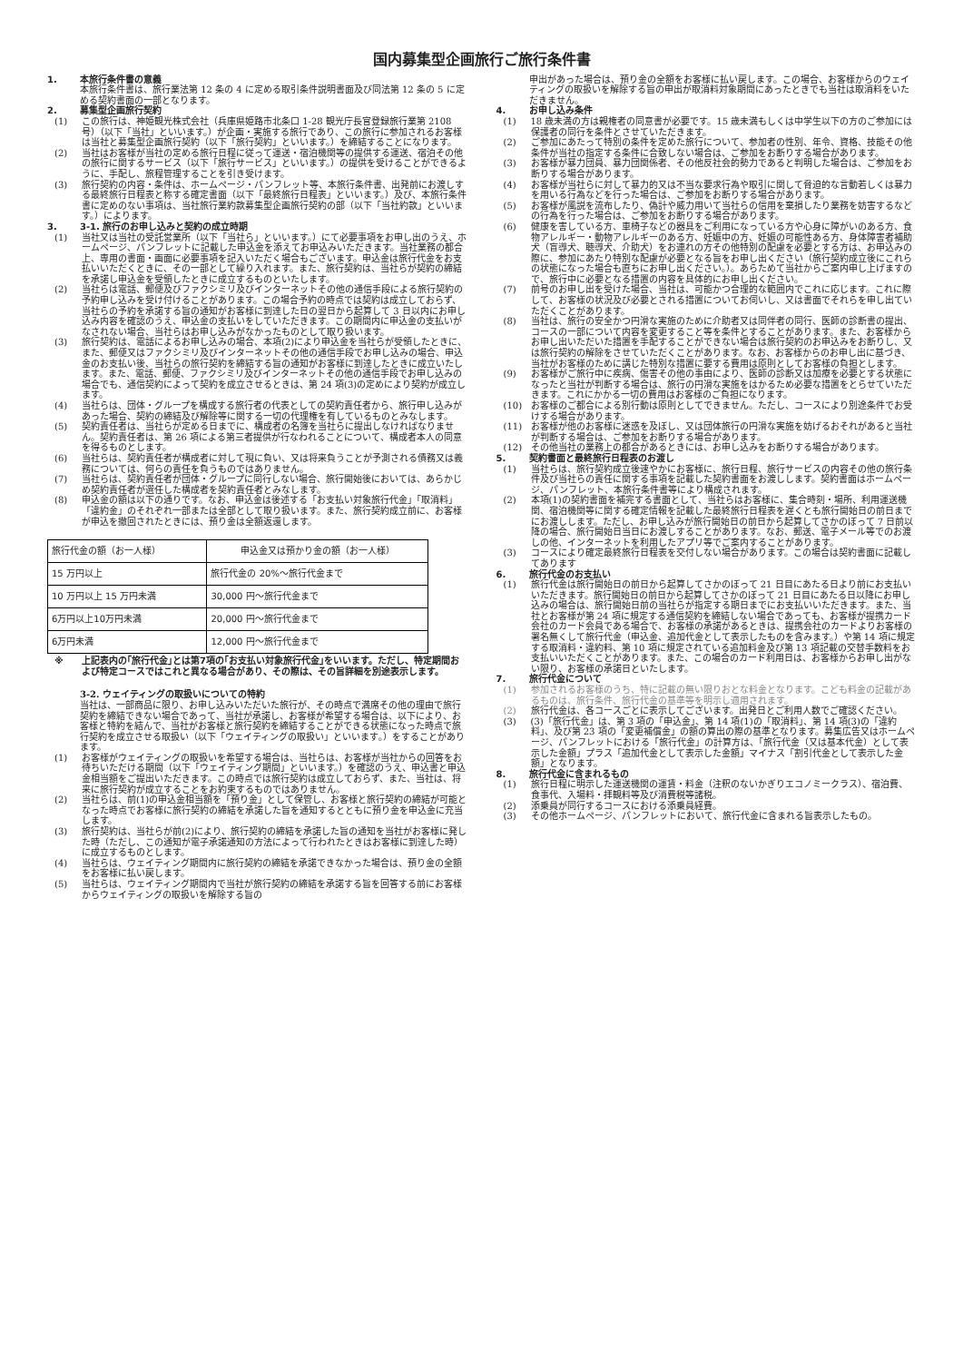国内募集型企画旅行ご旅行条件書
1. 本旅行条件書の意義
本旅行条件書は、旅行業法第 12 条の 4 に定める取引条件説明書面及び同法第 12 条の 5 に定める契約書面の一部となります。
2. 募集型企画旅行契約
(1) この旅行は、神姫観光株式会社（兵庫県姫路市北条口 1-28 観光庁長官登録旅行業第 2108 号）（以下「当社」といいます。）が企画・実施する旅行であり、この旅行に参加されるお客様は当社と募集型企画旅行契約（以下「旅行契約」といいます。）を締結することになります。
(2) 当社はお客様が当社の定める旅行日程に従って運送・宿泊機関等の提供する運送、宿泊その他の旅行に関するサービス（以下「旅行サービス」といいます。）の提供を受けることができるように、手配し、旅程管理することを引き受けます。
(3) 旅行契約の内容・条件は、ホームページ・パンフレット等、本旅行条件書、出発前にお渡しする最終旅行日程表と称する確定書面（以下「最終旅行日程表」といいます。）及び、本旅行条件書に定めのない事項は、当社旅行業約款募集型企画旅行契約の部（以下「当社約款」といいます。）によります。
3. 3-1. 旅行のお申し込みと契約の成立時期
(1) 当社又は当社の受託営業所（以下「当社ら」といいます。）にて必要事項をお申し出のうえ、ホームページ、パンフレットに記載した申込金を添えてお申込みいただきます。当社業務の都合上、専用の書面・画面に必要事項を記入いただく場合もございます。申込金は旅行代金をお支払いいただくときに、その一部として繰り入れます。また、旅行契約は、当社らが契約の締結を承諾し申込金を受領したときに成立するものといたします。
(2) 当社らは電話、郵便及びファクシミリ及びインターネットその他の通信手段による旅行契約の予約申し込みを受け付けることがあります。この場合予約の時点では契約は成立しておらず、当社らの予約を承諾する旨の通知がお客様に到達した日の翌日から起算して 3 日以内にお申し込み内容を確認のうえ、申込金の支払いをしていただきます。この期間内に申込金の支払いがなされない場合、当社らはお申し込みがなかったものとして取り扱います。
(3) 旅行契約は、電話によるお申し込みの場合、本項(2)により申込金を当社らが受領したときに、また、郵便又はファクシミリ及びインターネットその他の通信手段でお申し込みの場合、申込金のお支払い後、当社らの旅行契約を締結する旨の通知がお客様に到達したときに成立いたします。また、電話、郵便、ファクシミリ及びインターネットその他の通信手段でお申し込みの場合でも、通信契約によって契約を成立させるときは、第 24 項(3)の定めにより契約が成立します。
(4) 当社らは、団体・グループを構成する旅行者の代表としての契約責任者から、旅行申し込みがあった場合、契約の締結及び解除等に関する一切の代理権を有しているものとみなします。
(5) 契約責任者は、当社らが定める日までに、構成者の名簿を当社らに提出しなければなりません。契約責任者は、第 26 項による第三者提供が行なわれることについて、構成者本人の同意を得るものとします。
(6) 当社らは、契約責任者が構成者に対して現に負い、又は将来負うことが予測される債務又は義務については、何らの責任を負うものではありません。
(7) 当社らは、契約責任者が団体・グループに同行しない場合、旅行開始後においては、あらかじめ契約責任者が選任した構成者を契約責任者とみなします。
(8) 申込金の額は以下の通りです。なお、申込金は後述する「お支払い対象旅行代金」「取消料」「違約金」のそれぞれ一部または全部として取り扱います。また、旅行契約成立前に、お客様が申込を撤回されたときには、預り金は全額返還します。
| 旅行代金の額（お一人様） | 申込金又は預かり金の額（お一人様） |
| 15 万円以上 | 旅行代金の 20%～旅行代金まで |
| 10 万円以上 15 万円未満 | 30,000 円～旅行代金まで |
| 6万円以上10万円未満 | 20,000 円～旅行代金まで |
| 6万円未満 | 12,000 円～旅行代金まで |
※ 上記表内の｢旅行代金｣とは第7項の｢お支払い対象旅行代金｣をいいます。ただし、特定期間および特定コースではこれと異なる場合があり、その際は、その旨詳細を別途表示します。
3-2. ウェイティングの取扱いについての特約
当社は、一部商品に限り、お申し込みいただいた旅行が、その時点で満席その他の理由で旅行契約を締結できない場合であって、当社が承諾し、お客様が希望する場合は、以下により、お客様と特約を結んで、当社がお客様と旅行契約を締結することができる状態になった時点で旅行契約を成立させる取扱い（以下「ウェイティングの取扱い」といいます｡）をすることがあります。
(1) お客様がウェイティングの取扱いを希望する場合は、当社らは、お客様が当社からの回答をお待ちいただける期間（以下「ウェイティング期間」といいます。）を確認のうえ、申込書と申込金相当額をご提出いただきます。この時点では旅行契約は成立しておらず、また、当社は、将来に旅行契約が成立することをお約束するものではありません。
(2) 当社らは、前(1)の申込金相当額を「預り金」として保管し、お客様と旅行契約の締結が可能となった時点でお客様に旅行契約の締結を承諾した旨を通知するとともに預り金を申込金に充当します。
(3) 旅行契約は、当社らが前(2)により、旅行契約の締結を承諾した旨の通知を当社がお客様に発した時（ただし、この通知が電子承諾通知の方法によって行われたときはお客様に到達した時）に成立するものとします。
(4) 当社らは、ウェイティング期間内に旅行契約の締結を承諾できなかった場合は、預り金の全額をお客様に払い戻します。
(5) 当社らは、ウェイティング期間内で当社が旅行契約の締結を承諾する旨を回答する前にお客様からウェイティングの取扱いを解除する旨の
申出があった場合は、預り金の全額をお客様に払い戻します。この場合、お客様からのウェイティングの取扱いを解除する旨の申出が取消料対象期間にあったときでも当社は取消料をいただきません。
4. お申し込み条件
(1) 18 歳未満の方は親権者の同意書が必要です。15 歳未満もしくは中学生以下の方のご参加には保護者の同行を条件とさせていただきます。
(2) ご参加にあたって特別の条件を定めた旅行について、参加者の性別、年令、資格、技能その他条件が当社の指定する条件に合致しない場合は、ご参加をお断りする場合があります。
(3) お客様が暴力団員、暴力団関係者、その他反社会的勢力であると判明した場合は、ご参加をお断りする場合があります。
(4) お客様が当社らに対して暴力的又は不当な要求行為や取引に関して脅迫的な言動若しくは暴力を用いる行為などを行った場合は、ご参加をお断りする場合があります。
(5) お客様が風説を流布したり、偽計や威力用いて当社らの信用を棄損したり業務を妨害するなどの行為を行った場合は、ご参加をお断りする場合があります。
(6) 健康を害している方、車椅子などの器具をご利用になっている方や心身に障がいのある方、食物アレルギー・動物アレルギーのある方、妊娠中の方、妊娠の可能性ある方、身体障害者補助犬（盲導犬、聴導犬、介助犬）をお連れの方その他特別の配慮を必要とする方は、お申込みの際に、参加にあたり特別な配慮が必要となる旨をお申し出ください（旅行契約成立後にこれらの状態になった場合も直ちにお申し出ください。）。あらためて当社からご案内申し上げますので、旅行中に必要となる措置の内容を具体的にお申し出ください。
(7) 前号のお申し出を受けた場合、当社は、可能かつ合理的な範囲内でこれに応じます。これに際して、お客様の状況及び必要とされる措置についてお伺いし、又は書面でそれらを申し出ていただくことがあります。
(8) 当社は、旅行の安全かつ円滑な実施のために介助者又は同伴者の同行、医師の診断書の提出、コースの一部について内容を変更すること等を条件とすることがあります。また、お客様からお申し出いただいた措置を手配することができない場合は旅行契約のお申込みをお断りし、又は旅行契約の解除をさせていただくことがあります。なお、お客様からのお申し出に基づき、当社がお客様のために講じた特別な措置に要する費用は原則としてお客様の負担とします。
(9) お客様がご旅行中に疾病、傷害その他の事由により、医師の診断又は加療を必要とする状態になったと当社が判断する場合は、旅行の円滑な実施をはかるため必要な措置をとらせていただきます。これにかかる一切の費用はお客様のご負担になります。
(10) お客様のご都合による別行動は原則としてできません。ただし、コースにより別途条件でお受けする場合があります。
(11) お客様が他のお客様に迷惑を及ぼし、又は団体旅行の円滑な実施を妨げるおそれがあると当社が判断する場合は、ご参加をお断りする場合があります。
(12) その他当社の業務上の都合があるときには、お申し込みをお断りする場合があります。
5. 契約書面と最終旅行日程表のお渡し
(1) 当社らは、旅行契約成立後速やかにお客様に、旅行日程、旅行サービスの内容その他の旅行条件及び当社らの責任に関する事項を記載した契約書面をお渡しします。契約書面はホームページ、パンフレット、本旅行条件書等により構成されます。
(2) 本項(1)の契約書面を補完する書面として、当社らはお客様に、集合時刻・場所、利用運送機関、宿泊機関等に関する確定情報を記載した最終旅行日程表を遅くとも旅行開始日の前日までにお渡しします。ただし、お申し込みが旅行開始日の前日から起算してさかのぼって 7 日前以降の場合、旅行開始日当日にお渡しすることがあります。なお、郵送、電子メール等でのお渡しの他、インターネットを利用したアプリ等でご案内することがあります。
(3) コースにより確定最終旅行日程表を交付しない場合があります。この場合は契約書面に記載してあります
6. 旅行代金のお支払い
(1) 旅行代金は旅行開始日の前日から起算してさかのぼって 21 日目にあたる日より前にお支払いいただきます。旅行開始日の前日から起算してさかのぼって 21 日目にあたる日以降にお申し込みの場合は、旅行開始日前の当社らが指定する期日までにお支払いいただきます。また、当社とお客様が第 24 項に規定する通信契約を締結しない場合であっても、お客様が提携カード会社のカード会員である場合で、お客様の承諾があるときは、提携会社のカードよりお客様の署名無くして旅行代金（申込金、追加代金として表示したものを含みます。）や第 14 項に規定する取消料・違約料、第 10 項に規定されている追加料金及び第 13 項記載の交替手数料をお支払いいただくことがあります。また、この場合のカード利用日は、お客様からお申し出がない限り、お客様の承諾日といたします。
7. 旅行代金について
(1) 参加されるお客様のうち、特に記載の無い限りおとな料金となります。こども料金の記載があるものは、旅行条件、旅行代金の基準等を明示し適用されます。
(2) 旅行代金は、各コースごとに表示してございます。出発日とご利用人数でご確認ください。
(3) (3)「旅行代金」は、第 3 項の「申込金」、第 14 項(1)の「取消料」、第 14 項(3)の「違約料」、及び第 23 項の「変更補償金」の額の算出の際の基準となります。募集広告又はホームページ、パンフレットにおける「旅行代金」の計算方は、「旅行代金（又は基本代金）として表示した金額」プラス「追加代金として表示した金額」マイナス「割引代金として表示した金額」となります。
8. 旅行代金に含まれるもの
(1) 旅行日程に明示した運送機関の運賃・料金（注釈のないかぎりエコノミークラス）、宿泊費、食事代、入場料・拝観料等及び消費税等諸税。
(2) 添乗員が同行するコースにおける添乗員経費。
(3) その他ホームページ、パンフレットにおいて、旅行代金に含まれる旨表示したもの。